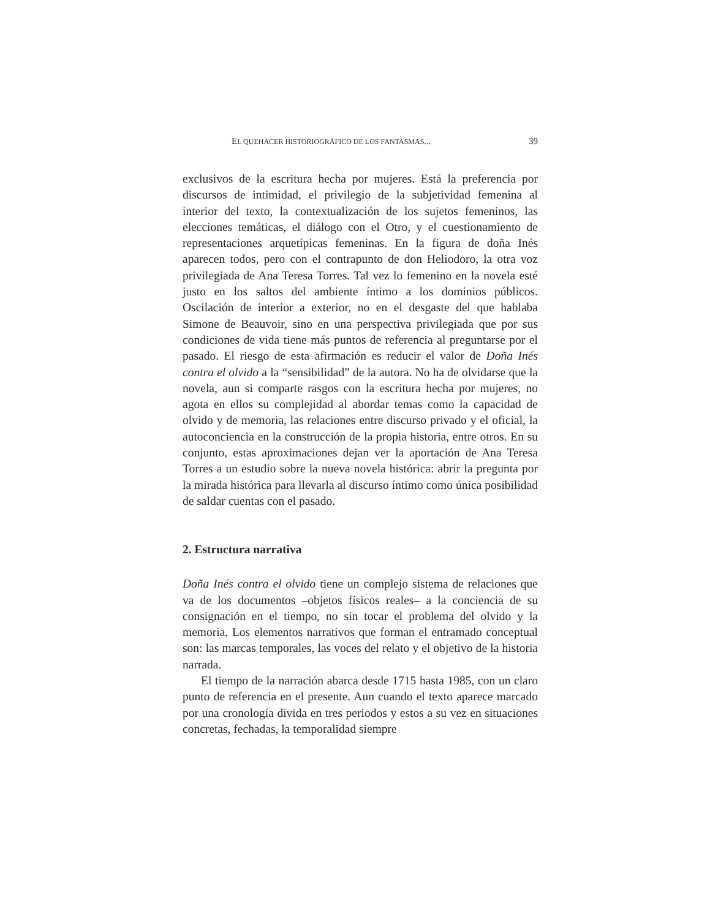EL QUEHACER HISTORIOGRÁFICO DE LOS FANTASMAS... 39
exclusivos de la escritura hecha por mujeres. Está la preferencia por discursos de intimidad, el privilegio de la subjetividad femenina al interior del texto, la contextualización de los sujetos femeninos, las elecciones temáticas, el diálogo con el Otro, y el cuestionamiento de representaciones arquetípicas femeninas. En la figura de doña Inés aparecen todos, pero con el contrapunto de don Heliodoro, la otra voz privilegiada de Ana Teresa Torres. Tal vez lo femenino en la novela esté justo en los saltos del ambiente íntimo a los dominios públicos. Oscilación de interior a exterior, no en el desgaste del que hablaba Simone de Beauvoir, sino en una perspectiva privilegiada que por sus condiciones de vida tiene más puntos de referencia al preguntarse por el pasado. El riesgo de esta afirmación es reducir el valor de Doña Inés contra el olvido a la “sensibilidad” de la autora. No ha de olvidarse que la novela, aun si comparte rasgos con la escritura hecha por mujeres, no agota en ellos su complejidad al abordar temas como la capacidad de olvido y de memoria, las relaciones entre discurso privado y el oficial, la autoconciencia en la construcción de la propia historia, entre otros. En su conjunto, estas aproximaciones dejan ver la aportación de Ana Teresa Torres a un estudio sobre la nueva novela histórica: abrir la pregunta por la mirada histórica para llevarla al discurso íntimo como única posibilidad de saldar cuentas con el pasado.
2. Estructura narrativa
Doña Inés contra el olvido tiene un complejo sistema de relaciones que va de los documentos –objetos físicos reales– a la conciencia de su consignación en el tiempo, no sin tocar el problema del olvido y la memoria. Los elementos narrativos que forman el entramado conceptual son: las marcas temporales, las voces del relato y el objetivo de la historia narrada.
El tiempo de la narración abarca desde 1715 hasta 1985, con un claro punto de referencia en el presente. Aun cuando el texto aparece marcado por una cronología divida en tres periodos y estos a su vez en situaciones concretas, fechadas, la temporalidad siempre